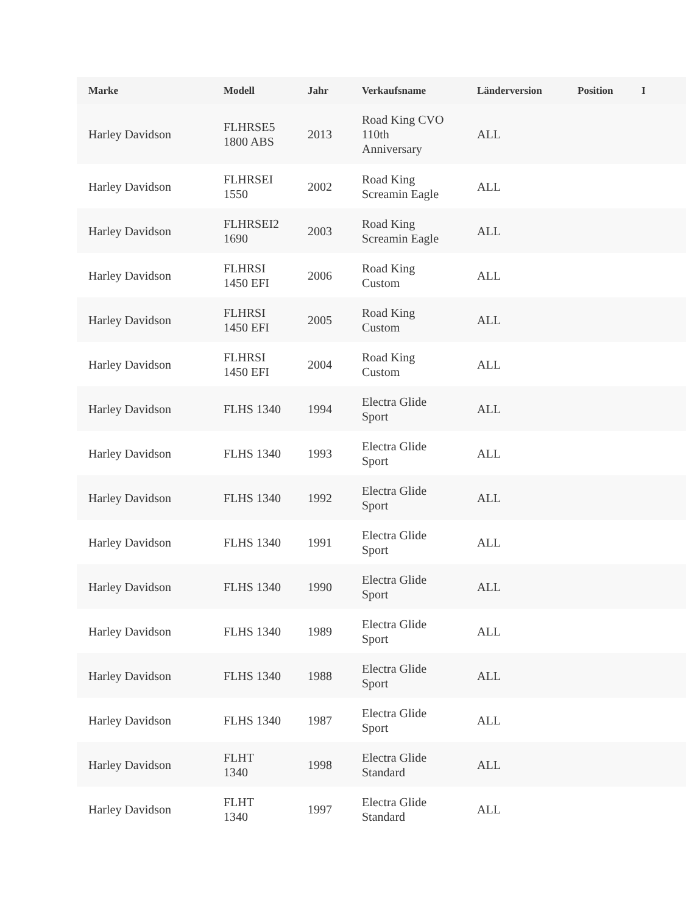| Marke | Modell | Jahr | Verkaufsname | Länderversion | Position | I |
| --- | --- | --- | --- | --- | --- | --- |
| Harley Davidson | FLHRSE5 1800 ABS | 2013 | Road King CVO 110th Anniversary | ALL | | |
| Harley Davidson | FLHRSEI 1550 | 2002 | Road King Screamin Eagle | ALL | | |
| Harley Davidson | FLHRSEI2 1690 | 2003 | Road King Screamin Eagle | ALL | | |
| Harley Davidson | FLHRSI 1450 EFI | 2006 | Road King Custom | ALL | | |
| Harley Davidson | FLHRSI 1450 EFI | 2005 | Road King Custom | ALL | | |
| Harley Davidson | FLHRSI 1450 EFI | 2004 | Road King Custom | ALL | | |
| Harley Davidson | FLHS 1340 | 1994 | Electra Glide Sport | ALL | | |
| Harley Davidson | FLHS 1340 | 1993 | Electra Glide Sport | ALL | | |
| Harley Davidson | FLHS 1340 | 1992 | Electra Glide Sport | ALL | | |
| Harley Davidson | FLHS 1340 | 1991 | Electra Glide Sport | ALL | | |
| Harley Davidson | FLHS 1340 | 1990 | Electra Glide Sport | ALL | | |
| Harley Davidson | FLHS 1340 | 1989 | Electra Glide Sport | ALL | | |
| Harley Davidson | FLHS 1340 | 1988 | Electra Glide Sport | ALL | | |
| Harley Davidson | FLHS 1340 | 1987 | Electra Glide Sport | ALL | | |
| Harley Davidson | FLHT 1340 | 1998 | Electra Glide Standard | ALL | | |
| Harley Davidson | FLHT 1340 | 1997 | Electra Glide Standard | ALL | | |